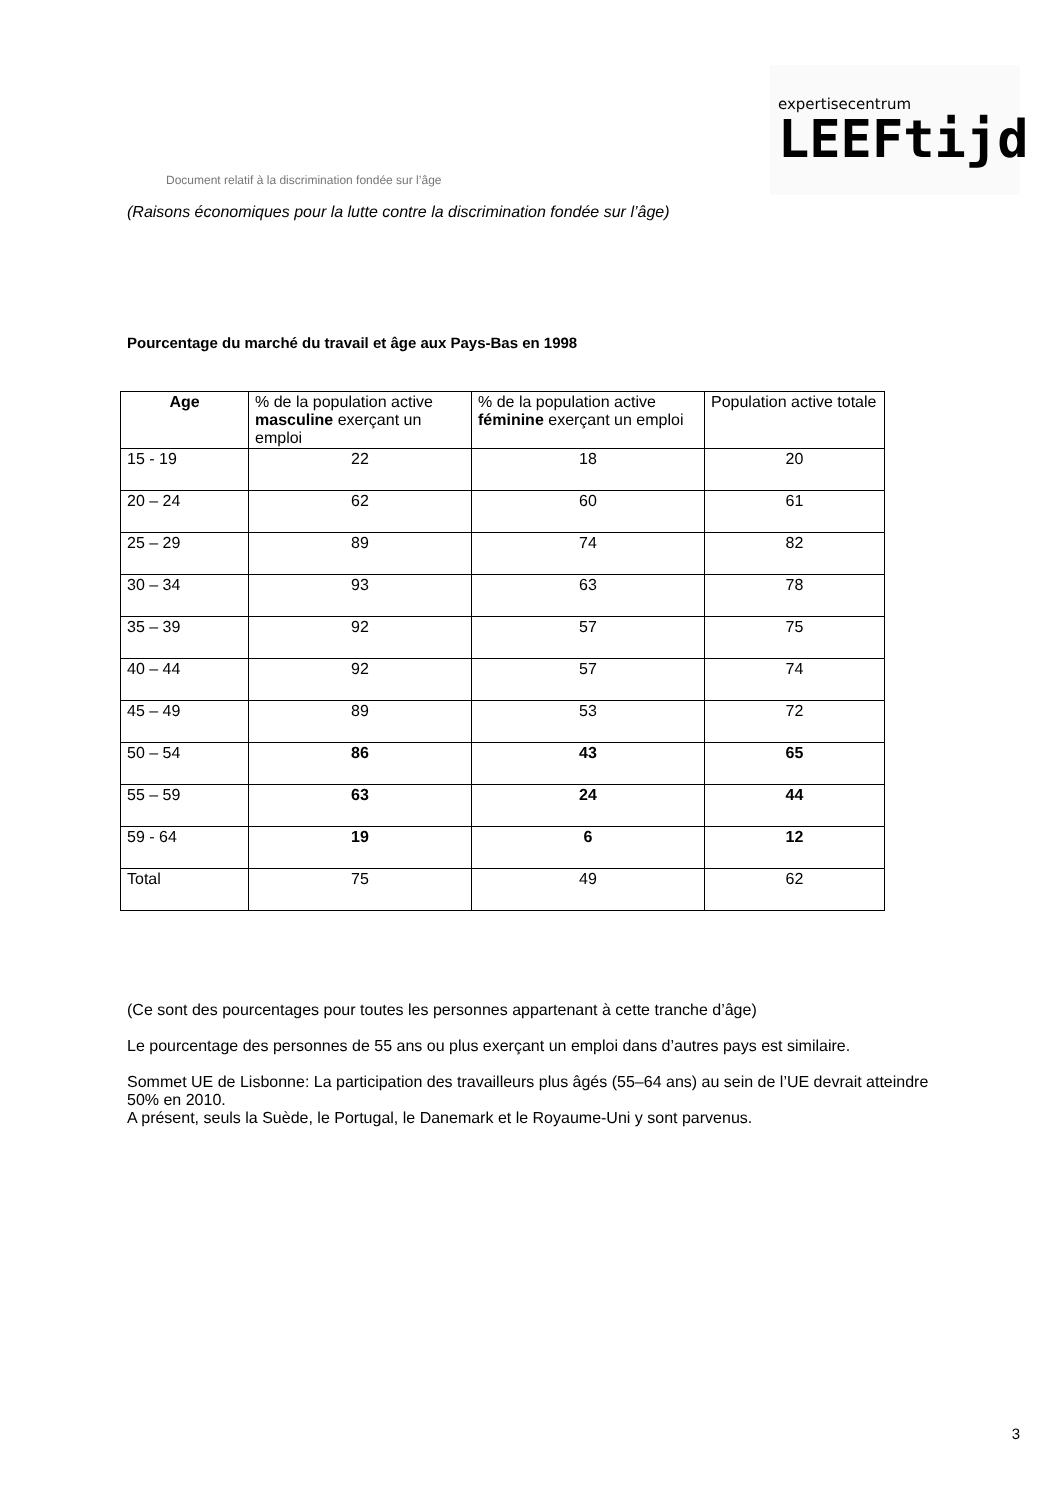Document relatif à la discrimination fondée sur l’âge
expertisecentrum
LEEFtijd
(Raisons économiques pour la lutte contre la discrimination fondée sur l’âge)
Pourcentage du marché du travail et âge aux Pays-Bas en 1998
| Age | % de la population active masculine exerçant un emploi | % de la population active féminine exerçant un emploi | Population active totale |
| --- | --- | --- | --- |
| 15 - 19 | 22 | 18 | 20 |
| 20 – 24 | 62 | 60 | 61 |
| 25 – 29 | 89 | 74 | 82 |
| 30 – 34 | 93 | 63 | 78 |
| 35 – 39 | 92 | 57 | 75 |
| 40 – 44 | 92 | 57 | 74 |
| 45 – 49 | 89 | 53 | 72 |
| 50 – 54 | 86 | 43 | 65 |
| 55 – 59 | 63 | 24 | 44 |
| 59 - 64 | 19 | 6 | 12 |
| Total | 75 | 49 | 62 |
(Ce sont des pourcentages pour toutes les personnes appartenant à cette tranche d’âge)
Le pourcentage des personnes de 55 ans ou plus exerçant un emploi dans d’autres pays est similaire.
Sommet UE de Lisbonne: La participation des travailleurs plus âgés (55–64 ans) au sein de l’UE devrait atteindre 50% en 2010.
A présent, seuls la Suède, le Portugal, le Danemark et le Royaume-Uni y sont parvenus.
3